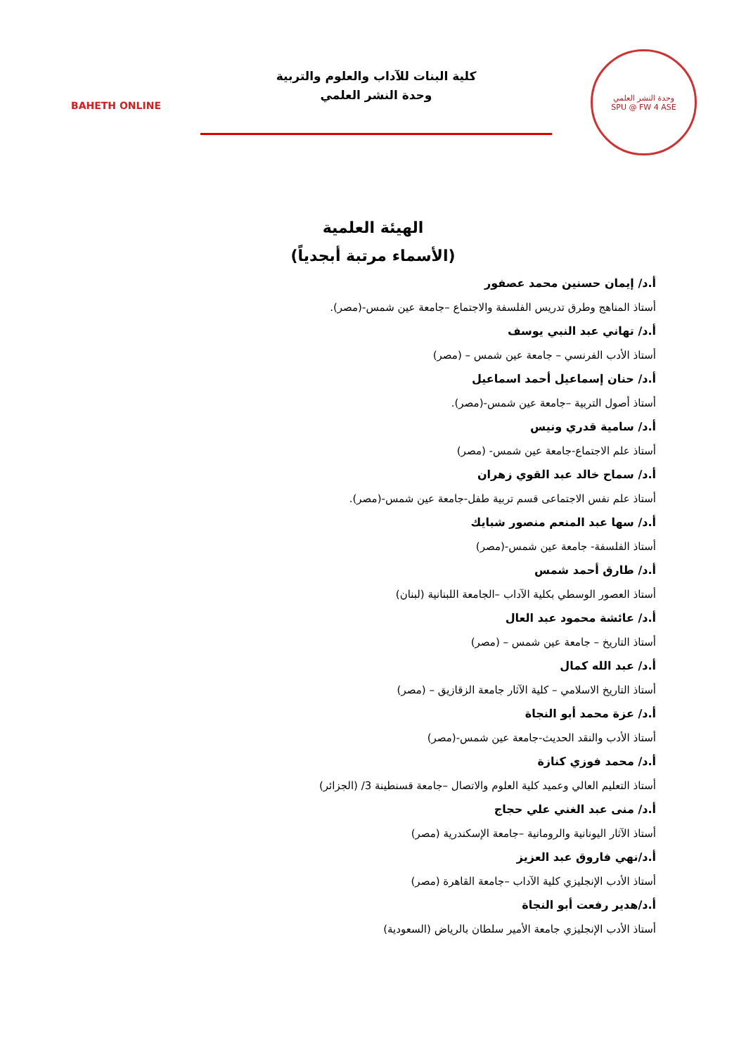وحدة النشر العلمي
SPU @ FW 4 ASE
كلية البنات للآداب والعلوم والتربية
وحدة النشر العلمي
BAHETH ONLINE
الهيئة العلمية
(الأسماء مرتبة أبجدياً)
أ.د/ إيمان حسنين محمد عصفور
أستاذ المناهج وطرق تدريس الفلسفة والاجتماع –جامعة عين شمس-(مصر).
أ.د/ تهاني عبد النبي يوسف
أستاذ الأدب الفرنسي – جامعة عين شمس – (مصر)
أ.د/ حنان إسماعيل أحمد اسماعيل
أستاذ أصول التربية –جامعة عين شمس-(مصر).
أ.د/ سامية قدري ونيس
أستاذ علم الاجتماع-جامعة عين شمس- (مصر)
أ.د/ سماح خالد عبد القوي زهران
أستاذ علم نفس الاجتماعى قسم تربية طفل-جامعة عين شمس-(مصر).
أ.د/ سها عبد المنعم منصور شبايك
أستاذ الفلسفة- جامعة عين شمس-(مصر)
أ.د/ طارق أحمد شمس
أستاذ العصور الوسطي بكلية الآداب –الجامعة اللبنانية (لبنان)
أ.د/ عائشة محمود عبد العال
أستاذ التاريخ – جامعة عين شمس – (مصر)
أ.د/ عبد الله كمال
أستاذ التاريخ الاسلامي – كلية الآثار جامعة الزقازيق – (مصر)
أ.د/ عزة محمد أبو النجاة
أستاذ الأدب والنقد الحديث-جامعة عين شمس-(مصر)
أ.د/ محمد فوزي كنازة
أستاذ التعليم العالي وعميد كلية العلوم والاتصال –جامعة قسنطينة 3/ (الجزائر)
أ.د/ منى عبد الغني علي حجاج
أستاذ الآثار اليونانية والرومانية –جامعة الإسكندرية (مصر)
أ.د/نهي فاروق عبد العزيز
أستاذ الأدب الإنجليزي كلية الآداب –جامعة القاهرة (مصر)
أ.د/هدير رفعت أبو النجاة
أستاذ الأدب الإنجليزي جامعة الأمير سلطان بالرياض (السعودية)